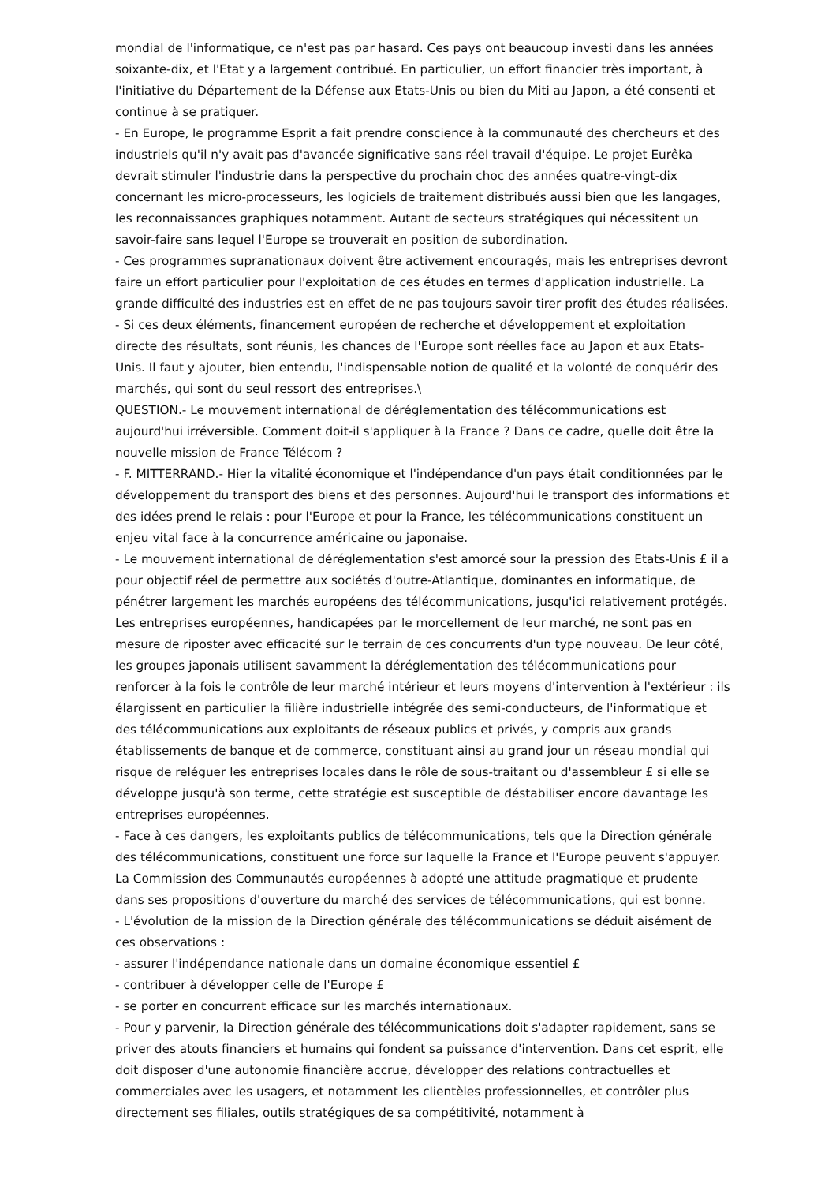mondial de l'informatique, ce n'est pas par hasard. Ces pays ont beaucoup investi dans les années soixante-dix, et l'Etat y a largement contribué. En particulier, un effort financier très important, à l'initiative du Département de la Défense aux Etats-Unis ou bien du Miti au Japon, a été consenti et continue à se pratiquer.
- En Europe, le programme Esprit a fait prendre conscience à la communauté des chercheurs et des industriels qu'il n'y avait pas d'avancée significative sans réel travail d'équipe. Le projet Eurêka devrait stimuler l'industrie dans la perspective du prochain choc des années quatre-vingt-dix concernant les micro-processeurs, les logiciels de traitement distribués aussi bien que les langages, les reconnaissances graphiques notamment. Autant de secteurs stratégiques qui nécessitent un savoir-faire sans lequel l'Europe se trouverait en position de subordination.
- Ces programmes supranationaux doivent être activement encouragés, mais les entreprises devront faire un effort particulier pour l'exploitation de ces études en termes d'application industrielle. La grande difficulté des industries est en effet de ne pas toujours savoir tirer profit des études réalisées.
- Si ces deux éléments, financement européen de recherche et développement et exploitation directe des résultats, sont réunis, les chances de l'Europe sont réelles face au Japon et aux Etats-Unis. Il faut y ajouter, bien entendu, l'indispensable notion de qualité et la volonté de conquérir des marchés, qui sont du seul ressort des entreprises.\
QUESTION.- Le mouvement international de déréglementation des télécommunications est aujourd'hui irréversible. Comment doit-il s'appliquer à la France ? Dans ce cadre, quelle doit être la nouvelle mission de France Télécom ?
- F. MITTERRAND.- Hier la vitalité économique et l'indépendance d'un pays était conditionnées par le développement du transport des biens et des personnes. Aujourd'hui le transport des informations et des idées prend le relais : pour l'Europe et pour la France, les télécommunications constituent un enjeu vital face à la concurrence américaine ou japonaise.
- Le mouvement international de déréglementation s'est amorcé sour la pression des Etats-Unis £ il a pour objectif réel de permettre aux sociétés d'outre-Atlantique, dominantes en informatique, de pénétrer largement les marchés européens des télécommunications, jusqu'ici relativement protégés. Les entreprises européennes, handicapées par le morcellement de leur marché, ne sont pas en mesure de riposter avec efficacité sur le terrain de ces concurrents d'un type nouveau. De leur côté, les groupes japonais utilisent savamment la déréglementation des télécommunications pour renforcer à la fois le contrôle de leur marché intérieur et leurs moyens d'intervention à l'extérieur : ils élargissent en particulier la filière industrielle intégrée des semi-conducteurs, de l'informatique et des télécommunications aux exploitants de réseaux publics et privés, y compris aux grands établissements de banque et de commerce, constituant ainsi au grand jour un réseau mondial qui risque de reléguer les entreprises locales dans le rôle de sous-traitant ou d'assembleur £ si elle se développe jusqu'à son terme, cette stratégie est susceptible de déstabiliser encore davantage les entreprises européennes.
- Face à ces dangers, les exploitants publics de télécommunications, tels que la Direction générale des télécommunications, constituent une force sur laquelle la France et l'Europe peuvent s'appuyer. La Commission des Communautés européennes à adopté une attitude pragmatique et prudente dans ses propositions d'ouverture du marché des services de télécommunications, qui est bonne.
- L'évolution de la mission de la Direction générale des télécommunications se déduit aisément de ces observations :
- assurer l'indépendance nationale dans un domaine économique essentiel £
- contribuer à développer celle de l'Europe £
- se porter en concurrent efficace sur les marchés internationaux.
- Pour y parvenir, la Direction générale des télécommunications doit s'adapter rapidement, sans se priver des atouts financiers et humains qui fondent sa puissance d'intervention. Dans cet esprit, elle doit disposer d'une autonomie financière accrue, développer des relations contractuelles et commerciales avec les usagers, et notamment les clientèles professionnelles, et contrôler plus directement ses filiales, outils stratégiques de sa compétitivité, notamment à